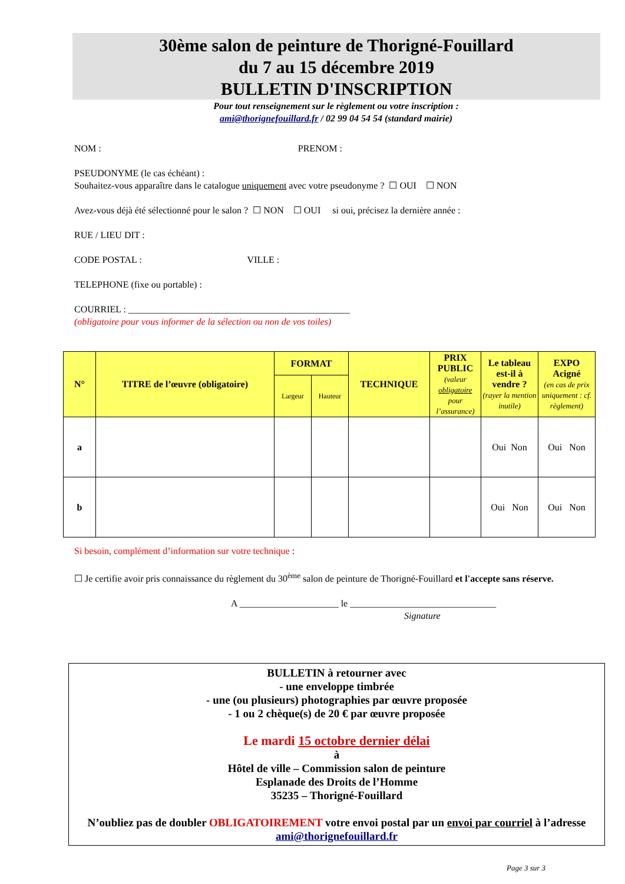30ème salon de peinture de Thorigné-Fouillard
du 7 au 15 décembre 2019
BULLETIN D'INSCRIPTION
Pour tout renseignement sur le règlement ou votre inscription :
ami@thorignefouillard.fr / 02 99 04 54 54 (standard mairie)
NOM : PRENOM :
PSEUDONYME (le cas échéant) :
Souhaitez-vous apparaître dans le catalogue uniquement avec votre pseudonyme ? ☐ OUI ☐ NON
Avez-vous déjà été sélectionné pour le salon ? ☐ NON ☐ OUI si oui, précisez la dernière année :
RUE / LIEU DIT :
CODE POSTAL : VILLE :
TELEPHONE (fixe ou portable) :
COURRIEL : _______________________________________________
(obligatoire pour vous informer de la sélection ou non de vos toiles)
| N° | TITRE de l’œuvre (obligatoire) | FORMAT | | TECHNIQUE | PRIX PUBLIC (valeur obligatoire pour l’assurance) | Le tableau est-il à vendre ? (rayer la mention inutile) | EXPO Acigné (en cas de prix uniquement : cf. règlement) |
| --- | --- | --- | --- | --- | --- | --- | --- |
| | | Largeur | Hauteur | | | | |
| a | | | | | | Oui Non | Oui Non |
| b | | | | | | Oui Non | Oui Non |
Si besoin, complément d’information sur votre technique :
☐ Je certifie avoir pris connaissance du règlement du 30<sup>ème</sup> salon de peinture de Thorigné-Fouillard et l'accepte sans réserve.
A _____________________ le _______________________________
Signature
BULLETIN à retourner avec
- une enveloppe timbrée
- une (ou plusieurs) photographies par œuvre proposée
- 1 ou 2 chèque(s) de 20 € par œuvre proposée
Le mardi 15 octobre dernier délai
à
Hôtel de ville – Commission salon de peinture
Esplanade des Droits de l’Homme
35235 – Thorigné-Fouillard
N’oubliez pas de doubler OBLIGATOIREMENT votre envoi postal par un envoi par courriel à l’adresse ami@thorignefouillard.fr
Page 3 sur 3